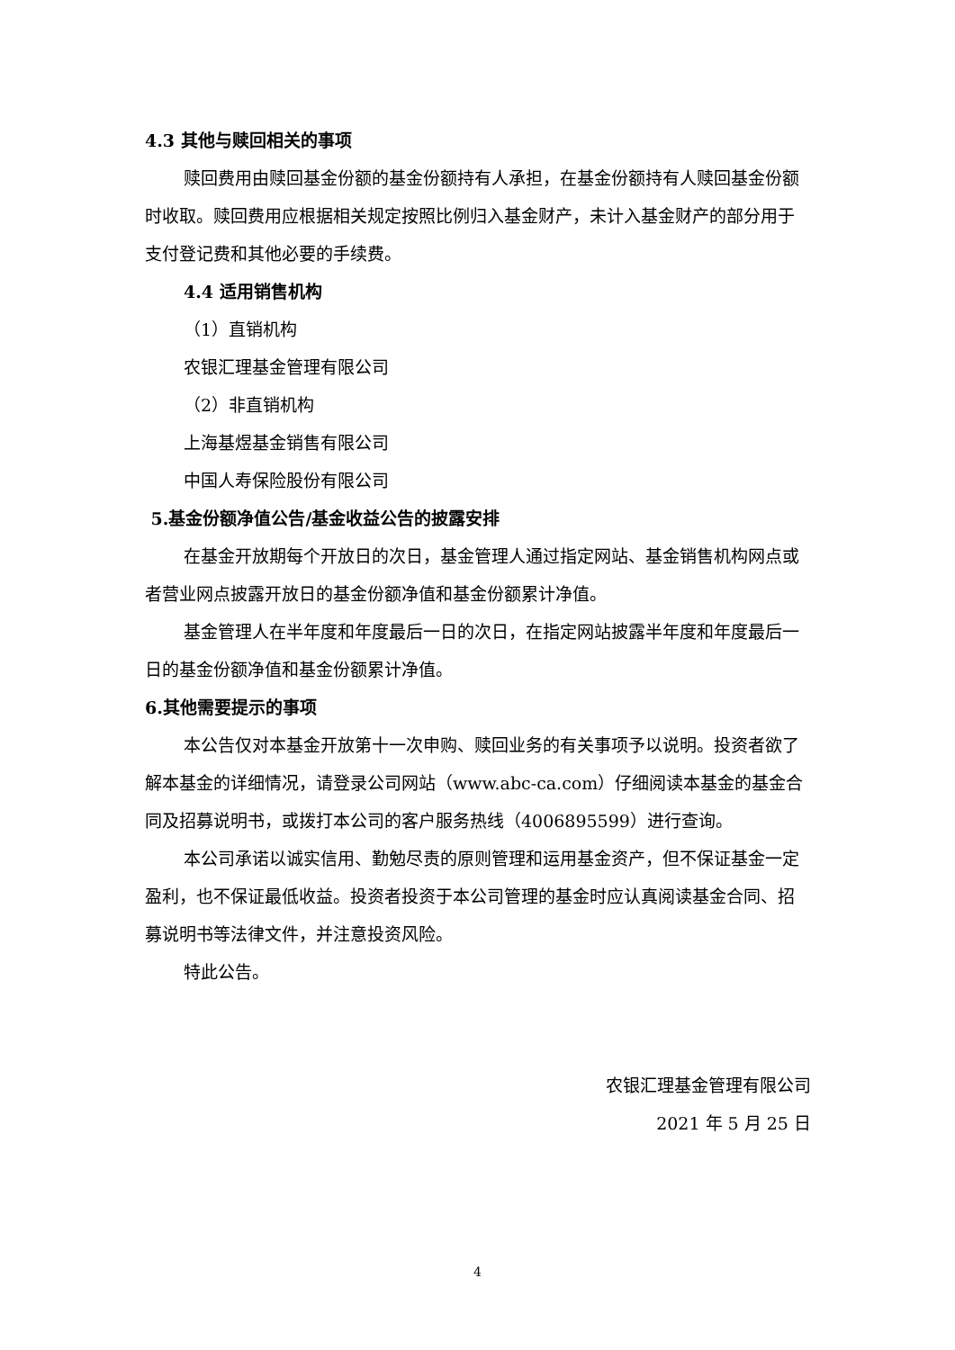4.3 其他与赎回相关的事项
赎回费用由赎回基金份额的基金份额持有人承担，在基金份额持有人赎回基金份额时收取。赎回费用应根据相关规定按照比例归入基金财产，未计入基金财产的部分用于支付登记费和其他必要的手续费。
4.4 适用销售机构
（1）直销机构
农银汇理基金管理有限公司
（2）非直销机构
上海基煜基金销售有限公司
中国人寿保险股份有限公司
5.基金份额净值公告/基金收益公告的披露安排
在基金开放期每个开放日的次日，基金管理人通过指定网站、基金销售机构网点或者营业网点披露开放日的基金份额净值和基金份额累计净值。
基金管理人在半年度和年度最后一日的次日，在指定网站披露半年度和年度最后一日的基金份额净值和基金份额累计净值。
6.其他需要提示的事项
本公告仅对本基金开放第十一次申购、赎回业务的有关事项予以说明。投资者欲了解本基金的详细情况，请登录公司网站（www.abc-ca.com）仔细阅读本基金的基金合同及招募说明书，或拨打本公司的客户服务热线（4006895599）进行查询。
本公司承诺以诚实信用、勤勉尽责的原则管理和运用基金资产，但不保证基金一定盈利，也不保证最低收益。投资者投资于本公司管理的基金时应认真阅读基金合同、招募说明书等法律文件，并注意投资风险。
特此公告。
农银汇理基金管理有限公司
2021 年 5 月 25 日
4